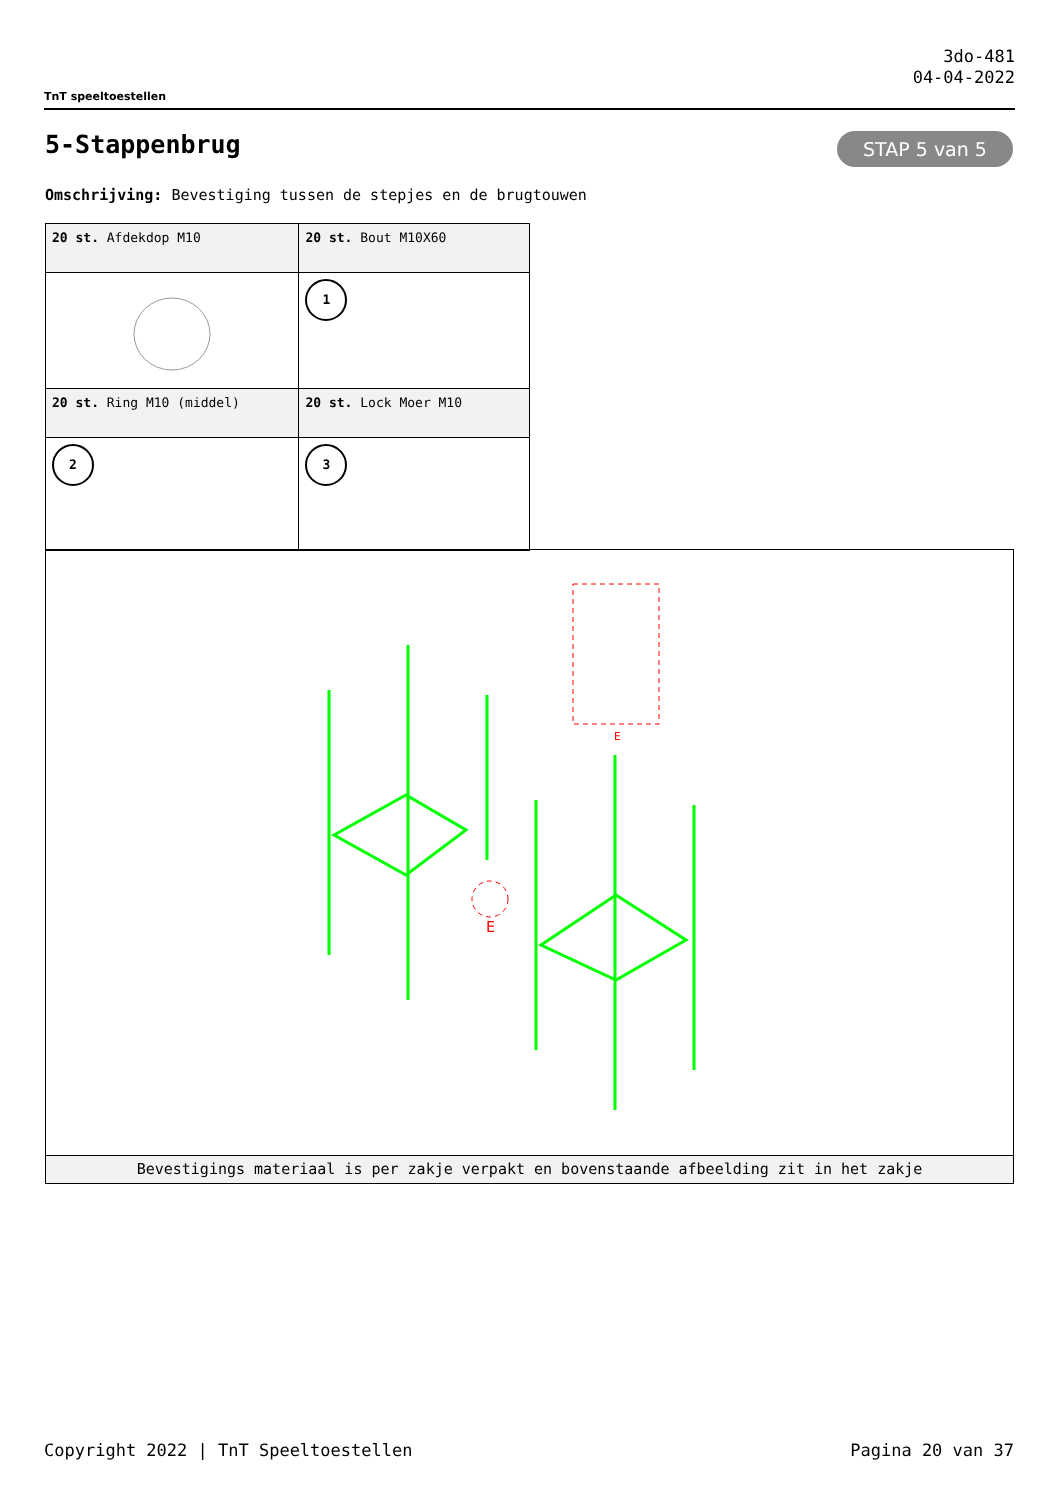TnT speeltoestellen
3do-481
04-04-2022
5-Stappenbrug STAP 5 van 5
Omschrijving: Bevestiging tussen de stepjes en de brugtouwen
| 20 st. Afdekdop M10 | 20 st. Bout M10X60 |
| | 1 |
| 20 st. Ring M10 (middel) | 20 st. Lock Moer M10 |
| 2 | 3 |
E
E
Bevestigings materiaal is per zakje verpakt en bovenstaande afbeelding zit in het zakje
Copyright 2022 | TnT Speeltoestellen Pagina 20 van 37